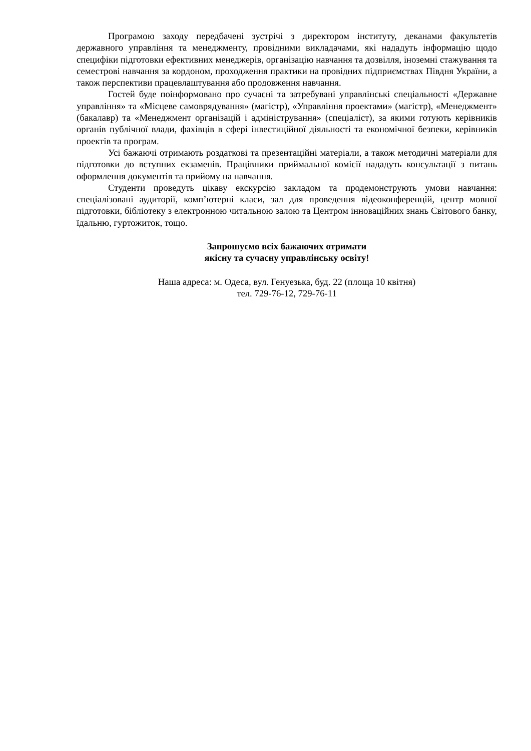Програмою заходу передбачені зустрічі з директором інституту, деканами факультетів державного управління та менеджменту, провідними викладачами, які нададуть інформацію щодо специфіки підготовки ефективних менеджерів, організацію навчання та дозвілля, іноземні стажування та семестрові навчання за кордоном, проходження практики на провідних підприємствах Півдня України, а також перспективи працевлаштування або продовження навчання.
Гостей буде поінформовано про сучасні та затребувані управлінські спеціальності «Державне управління» та «Місцеве самоврядування» (магістр), «Управління проектами» (магістр), «Менеджмент» (бакалавр) та «Менеджмент організацій і адміністрування» (спеціаліст), за якими готують керівників органів публічної влади, фахівців в сфері інвестиційної діяльності та економічної безпеки, керівників проектів та програм.
Усі бажаючі отримають роздаткові та презентаційні матеріали, а також методичні матеріали для підготовки до вступних екзаменів. Працівники приймальної комісії нададуть консультації з питань оформлення документів та прийому на навчання.
Студенти проведуть цікаву екскурсію закладом та продемонструють умови навчання: спеціалізовані аудиторії, комп’ютерні класи, зал для проведення відеоконференцій, центр мовної підготовки, бібліотеку з електронною читальною залою та Центром інноваційних знань Світового банку, їдальню, гуртожиток, тощо.
Запрошуємо всіх бажаючих отримати
якісну та сучасну управлінську освіту!
Наша адреса: м. Одеса, вул. Генуезька, буд. 22 (площа 10 квітня)
тел. 729-76-12, 729-76-11